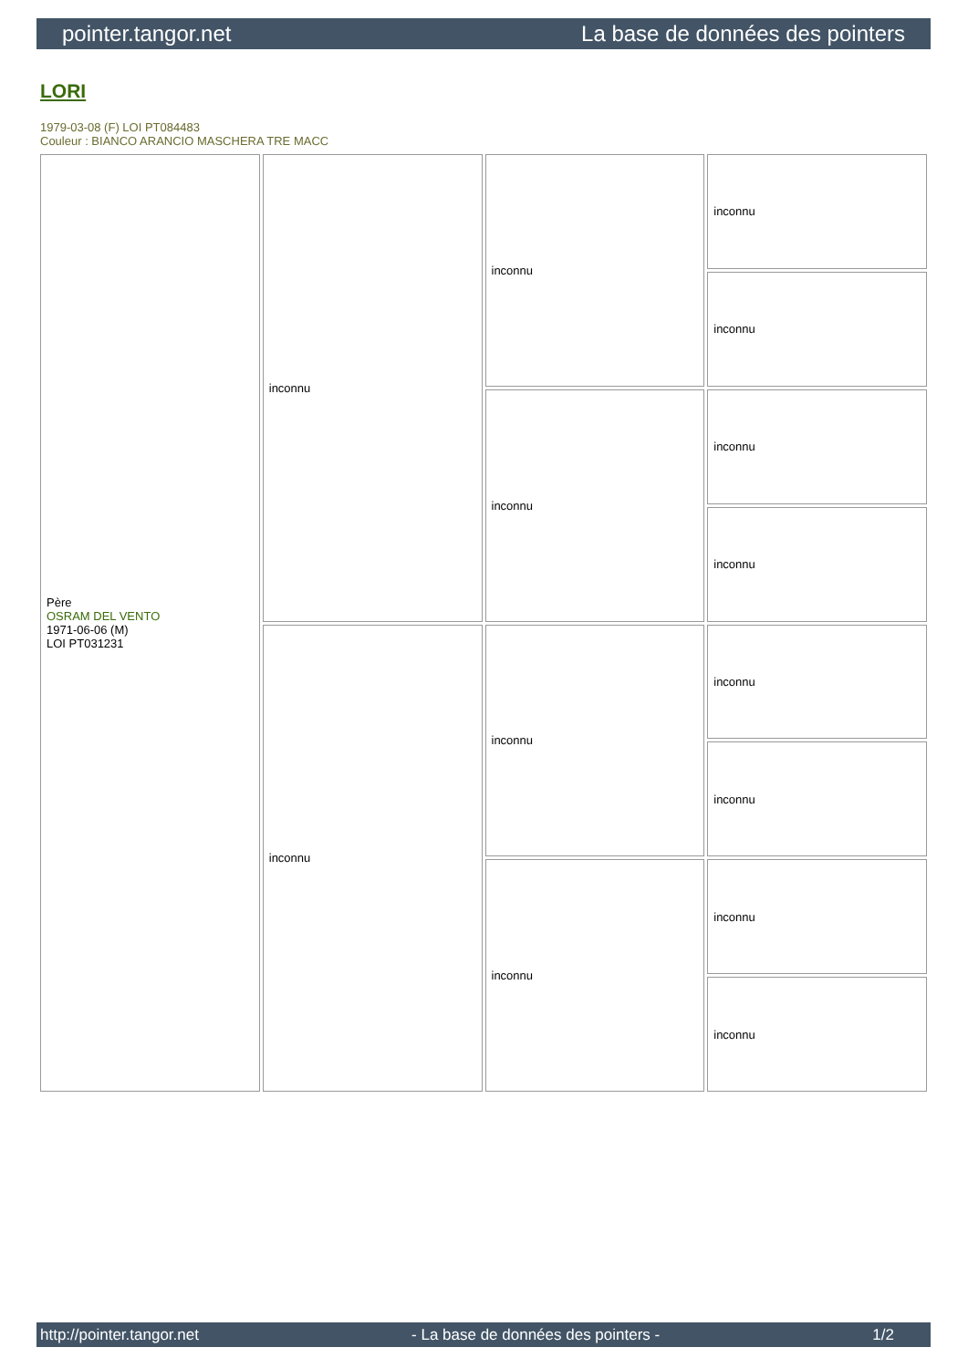pointer.tangor.net La base de données des pointers
LORI
1979-03-08 (F) LOI PT084483
Couleur : BIANCO ARANCIO MASCHERA TRE MACC
| Père OSRAM DEL VENTO 1971-06-06 (M) LOI PT031231 | inconnu | inconnu | inconnu |
| | | | inconnu |
| | | inconnu | inconnu |
| | | | inconnu |
| | inconnu | inconnu | inconnu |
| | | | inconnu |
| | | inconnu | inconnu |
| | | | inconnu |
http://pointer.tangor.net - La base de données des pointers - 1/2